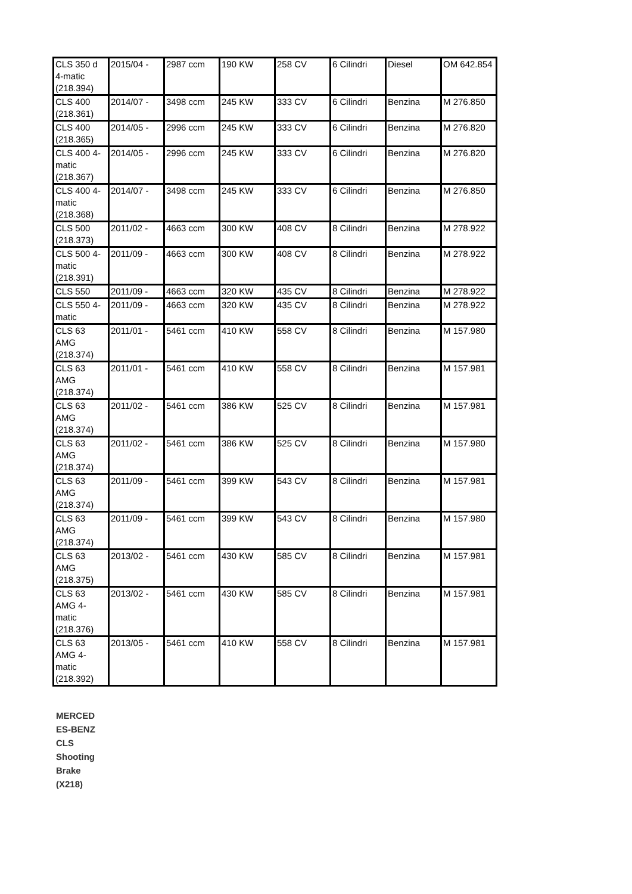| CLS 350 d 4-matic (218.394) | 2015/04 - | 2987 ccm | 190 KW | 258 CV | 6 Cilindri | Diesel | OM 642.854 |
| CLS 400 (218.361) | 2014/07 - | 3498 ccm | 245 KW | 333 CV | 6 Cilindri | Benzina | M 276.850 |
| CLS 400 (218.365) | 2014/05 - | 2996 ccm | 245 KW | 333 CV | 6 Cilindri | Benzina | M 276.820 |
| CLS 400 4-matic (218.367) | 2014/05 - | 2996 ccm | 245 KW | 333 CV | 6 Cilindri | Benzina | M 276.820 |
| CLS 400 4-matic (218.368) | 2014/07 - | 3498 ccm | 245 KW | 333 CV | 6 Cilindri | Benzina | M 276.850 |
| CLS 500 (218.373) | 2011/02 - | 4663 ccm | 300 KW | 408 CV | 8 Cilindri | Benzina | M 278.922 |
| CLS 500 4-matic (218.391) | 2011/09 - | 4663 ccm | 300 KW | 408 CV | 8 Cilindri | Benzina | M 278.922 |
| CLS 550 | 2011/09 - | 4663 ccm | 320 KW | 435 CV | 8 Cilindri | Benzina | M 278.922 |
| CLS 550 4-matic | 2011/09 - | 4663 ccm | 320 KW | 435 CV | 8 Cilindri | Benzina | M 278.922 |
| CLS 63 AMG (218.374) | 2011/01 - | 5461 ccm | 410 KW | 558 CV | 8 Cilindri | Benzina | M 157.980 |
| CLS 63 AMG (218.374) | 2011/01 - | 5461 ccm | 410 KW | 558 CV | 8 Cilindri | Benzina | M 157.981 |
| CLS 63 AMG (218.374) | 2011/02 - | 5461 ccm | 386 KW | 525 CV | 8 Cilindri | Benzina | M 157.981 |
| CLS 63 AMG (218.374) | 2011/02 - | 5461 ccm | 386 KW | 525 CV | 8 Cilindri | Benzina | M 157.980 |
| CLS 63 AMG (218.374) | 2011/09 - | 5461 ccm | 399 KW | 543 CV | 8 Cilindri | Benzina | M 157.981 |
| CLS 63 AMG (218.374) | 2011/09 - | 5461 ccm | 399 KW | 543 CV | 8 Cilindri | Benzina | M 157.980 |
| CLS 63 AMG (218.375) | 2013/02 - | 5461 ccm | 430 KW | 585 CV | 8 Cilindri | Benzina | M 157.981 |
| CLS 63 AMG 4-matic (218.376) | 2013/02 - | 5461 ccm | 430 KW | 585 CV | 8 Cilindri | Benzina | M 157.981 |
| CLS 63 AMG 4-matic (218.392) | 2013/05 - | 5461 ccm | 410 KW | 558 CV | 8 Cilindri | Benzina | M 157.981 |
MERCED ES-BENZ CLS Shooting Brake (X218)